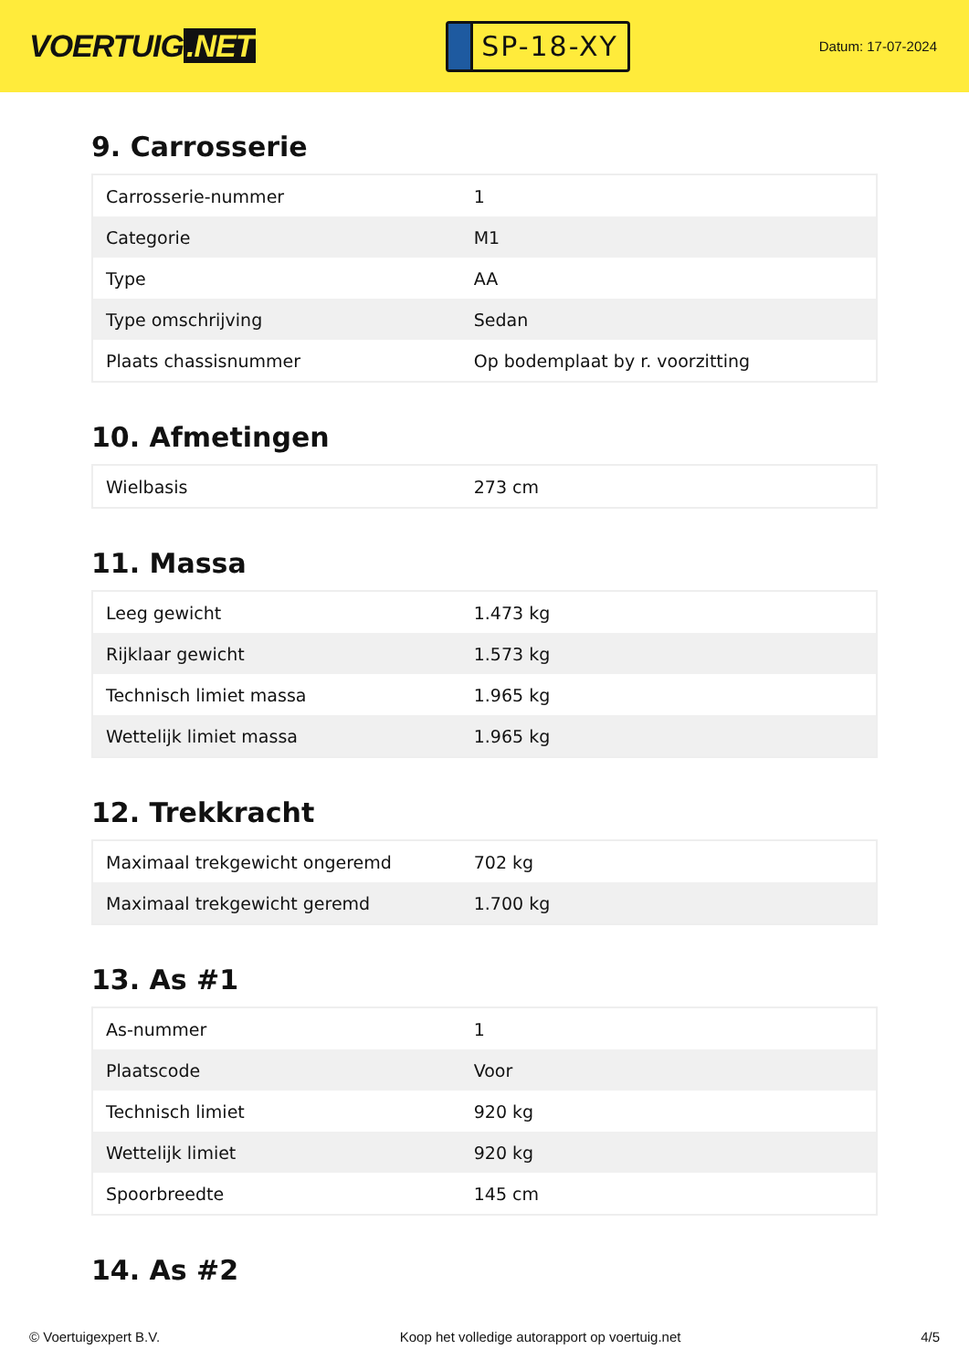VOERTUIG.NET
SP-18-XY
Datum: 17-07-2024
9. Carrosserie
| Carrosserie-nummer | 1 |
| Categorie | M1 |
| Type | AA |
| Type omschrijving | Sedan |
| Plaats chassisnummer | Op bodemplaat by r. voorzitting |
10. Afmetingen
| Wielbasis | 273 cm |
11. Massa
| Leeg gewicht | 1.473 kg |
| Rijklaar gewicht | 1.573 kg |
| Technisch limiet massa | 1.965 kg |
| Wettelijk limiet massa | 1.965 kg |
12. Trekkracht
| Maximaal trekgewicht ongeremd | 702 kg |
| Maximaal trekgewicht geremd | 1.700 kg |
13. As #1
| As-nummer | 1 |
| Plaatscode | Voor |
| Technisch limiet | 920 kg |
| Wettelijk limiet | 920 kg |
| Spoorbreedte | 145 cm |
14. As #2
© Voertuigexpert B.V. Koop het volledige autorapport op voertuig.net 4/5